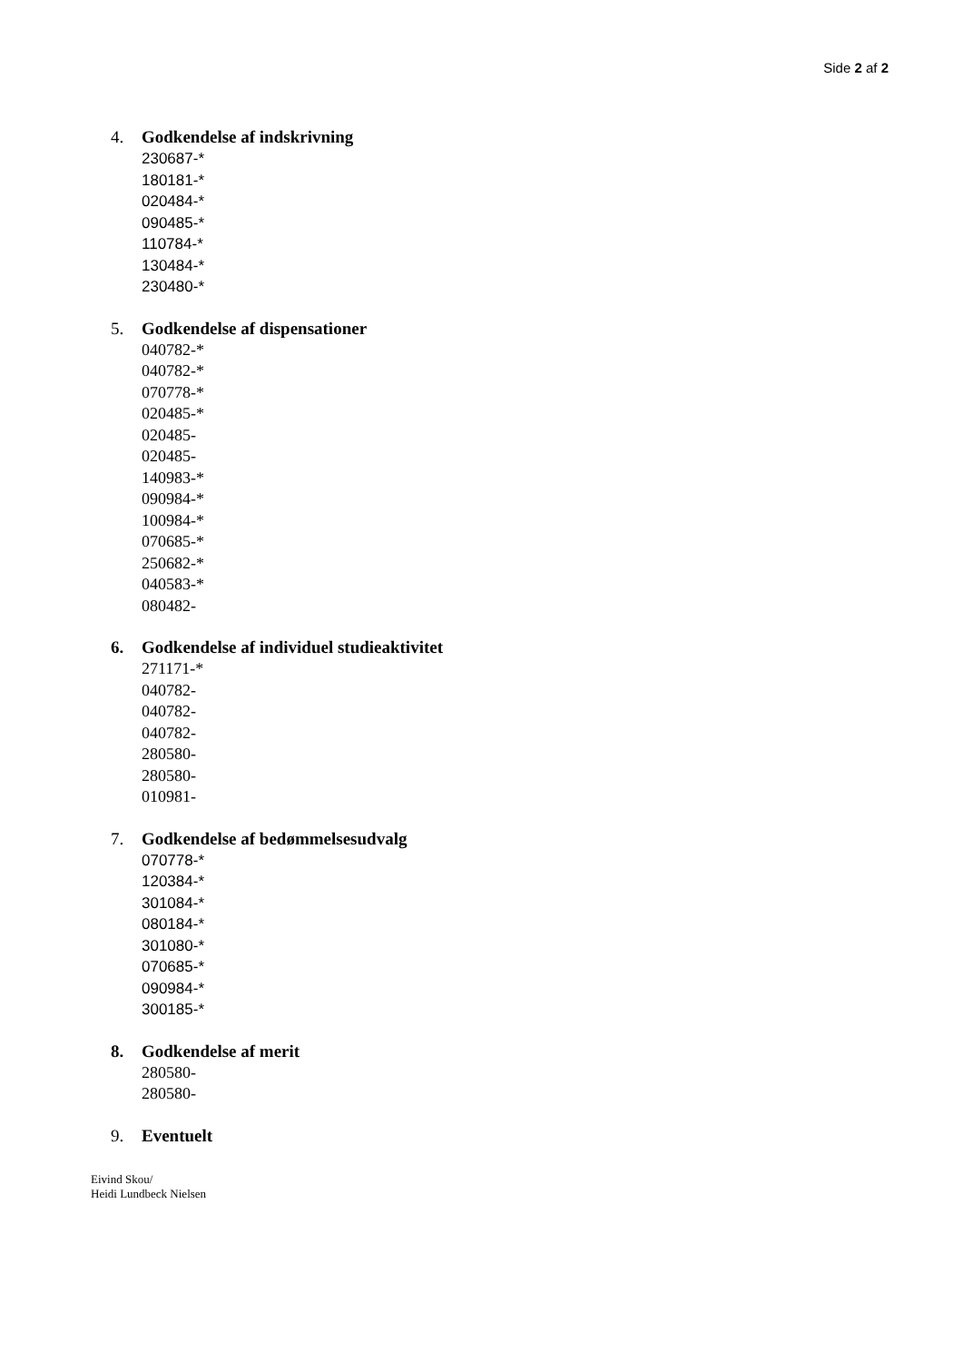Side 2 af 2
4. Godkendelse af indskrivning
230687-*
180181-*
020484-*
090485-*
110784-*
130484-*
230480-*
5. Godkendelse af dispensationer
040782-*
040782-*
070778-*
020485-*
020485-
020485-
140983-*
090984-*
100984-*
070685-*
250682-*
040583-*
080482-
6. Godkendelse af individuel studieaktivitet
271171-*
040782-
040782-
040782-
280580-
280580-
010981-
7. Godkendelse af bedømmelsesudvalg
070778-*
120384-*
301084-*
080184-*
301080-*
070685-*
090984-*
300185-*
8. Godkendelse af merit
280580-
280580-
9. Eventuelt
Eivind Skou/
Heidi Lundbeck Nielsen